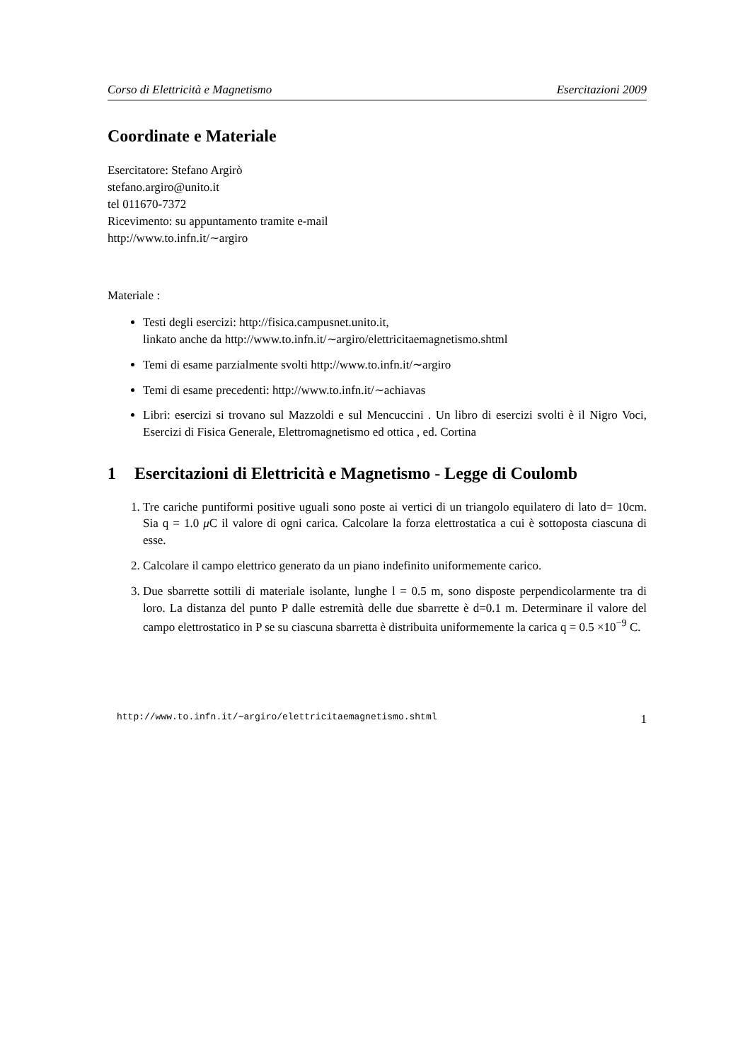Corso di Elettricità e Magnetismo Esercitazioni 2009
Coordinate e Materiale
Esercitatore: Stefano Argirò
stefano.argiro@unito.it
tel 011670-7372
Ricevimento: su appuntamento tramite e-mail
http://www.to.infn.it/∼argiro
Materiale :
Testi degli esercizi: http://fisica.campusnet.unito.it,
linkato anche da http://www.to.infn.it/∼argiro/elettricitaemagnetismo.shtml
Temi di esame parzialmente svolti http://www.to.infn.it/∼argiro
Temi di esame precedenti: http://www.to.infn.it/∼achiavas
Libri: esercizi si trovano sul Mazzoldi e sul Mencuccini . Un libro di esercizi svolti è il Nigro Voci, Esercizi di Fisica Generale, Elettromagnetismo ed ottica , ed. Cortina
1 Esercitazioni di Elettricità e Magnetismo - Legge di Coulomb
1. Tre cariche puntiformi positive uguali sono poste ai vertici di un triangolo equilatero di lato d= 10cm. Sia q = 1.0 μ C il valore di ogni carica. Calcolare la forza elettrostatica a cui è sottoposta ciascuna di esse.
2. Calcolare il campo elettrico generato da un piano indefinito uniformemente carico.
3. Due sbarrette sottili di materiale isolante, lunghe l = 0.5 m, sono disposte perpendicolarmente tra di loro. La distanza del punto P dalle estremità delle due sbarrette è d=0.1 m. Determinare il valore del campo elettrostatico in P se su ciascuna sbarretta è distribuita uniformemente la carica q = 0.5 ×10<sup>−9</sup> C.
http://www.to.infn.it/∼argiro/elettricitaemagnetismo.shtml 1